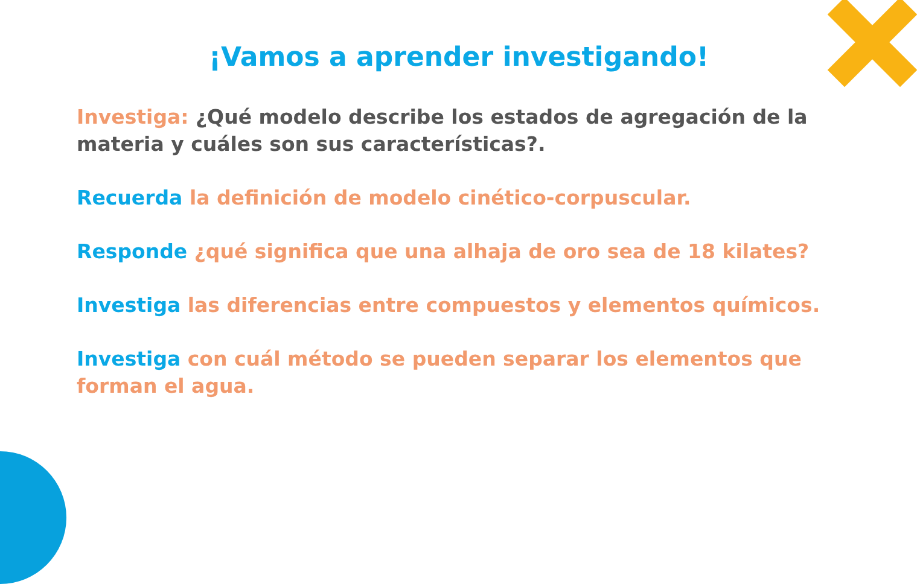¡Vamos a aprender investigando!
Investiga: ¿Qué modelo describe los estados de agregación de la materia y cuáles son sus características?.
Recuerda la definición de modelo cinético-corpuscular.
Responde ¿qué significa que una alhaja de oro sea de 18 kilates?
Investiga las diferencias entre compuestos y elementos químicos.
Investiga con cuál método se pueden separar los elementos que forman el agua.